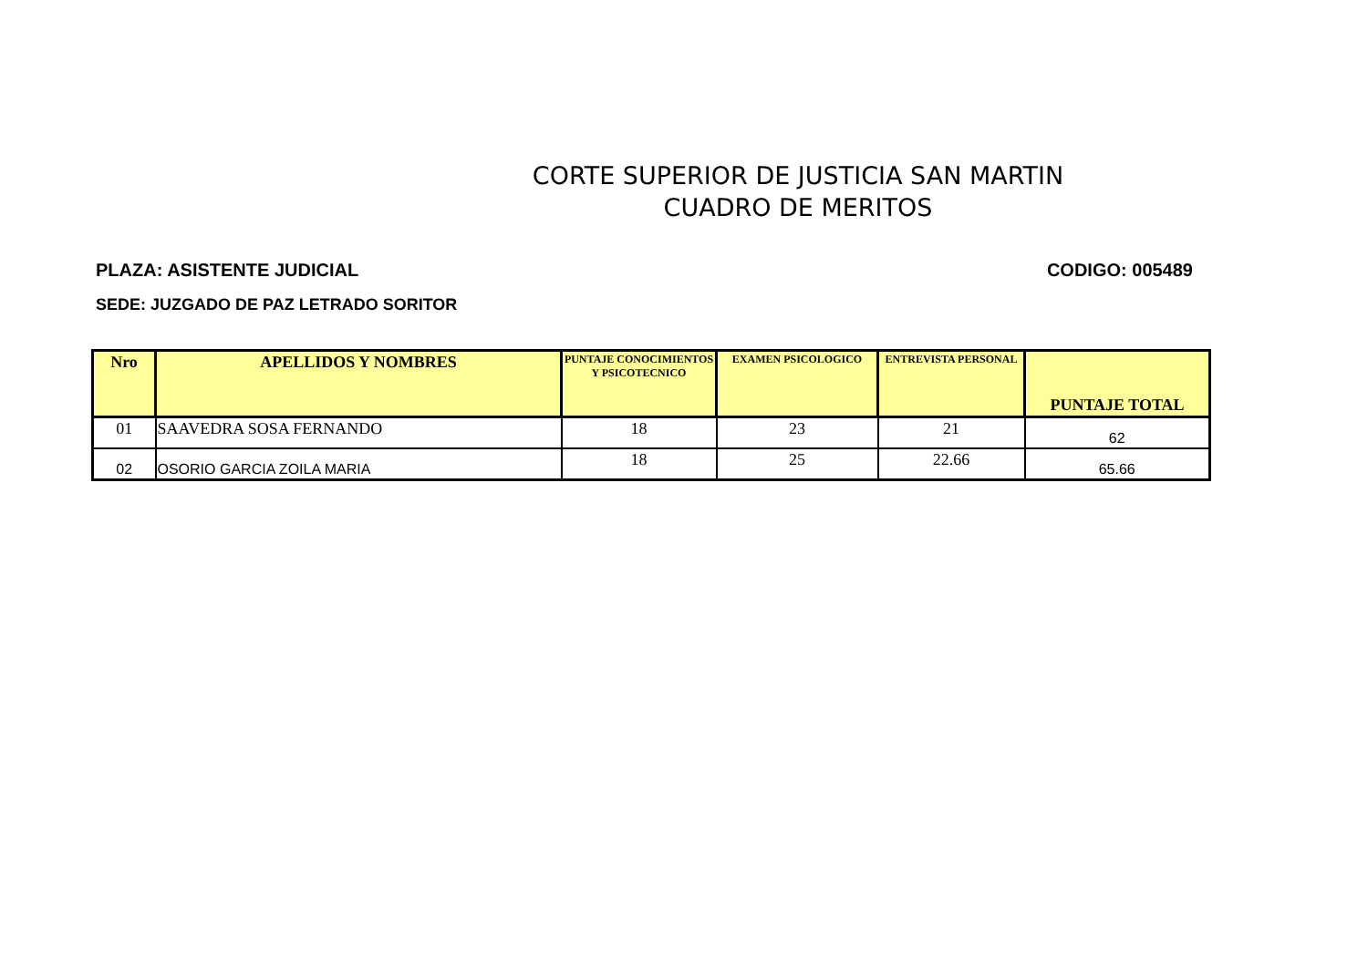CORTE SUPERIOR DE JUSTICIA SAN MARTIN
CUADRO DE MERITOS
PLAZA: ASISTENTE JUDICIAL CODIGO: 005489
SEDE: JUZGADO DE PAZ LETRADO SORITOR
| Nro | APELLIDOS Y NOMBRES | PUNTAJE CONOCIMIENTOS Y PSICOTECNICO | EXAMEN PSICOLOGICO | ENTREVISTA PERSONAL | PUNTAJE TOTAL |
| --- | --- | --- | --- | --- | --- |
| 01 | SAAVEDRA SOSA FERNANDO | 18 | 23 | 21 | 62 |
| 02 | OSORIO GARCIA ZOILA MARIA | 18 | 25 | 22.66 | 65.66 |